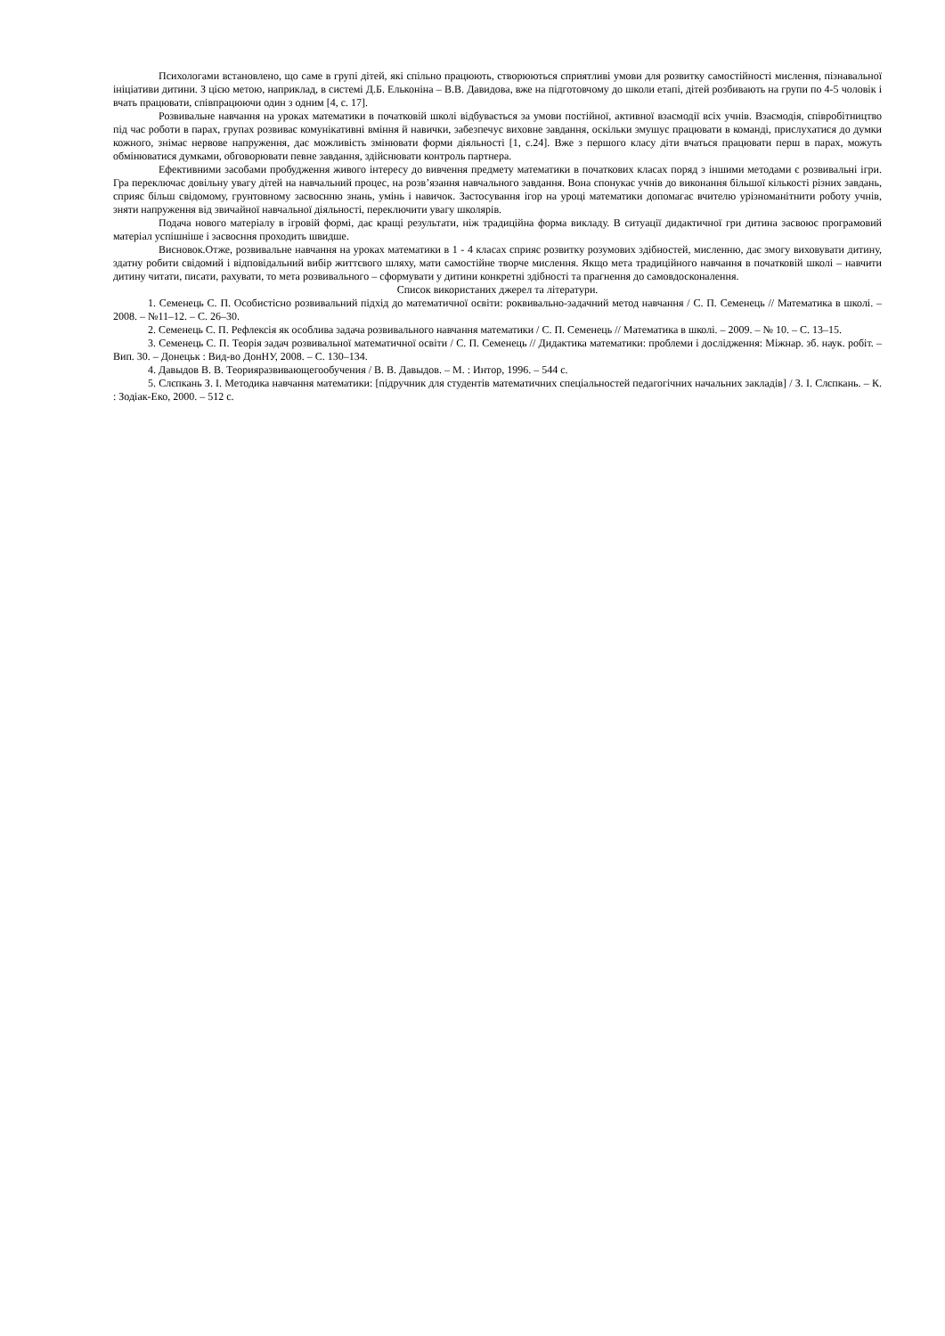Психологами встановлено, що саме в групі дітей, які спільно працюють, створюються сприятливі умови для розвитку самостійності мислення, пізнавальної ініціативи дитини. З цією метою, наприклад, в системі Д.Б. Ельконіна – В.В. Давидова, вже на підготовчому до школи етапі, дітей розбивають на групи по 4-5 чоловік і вчать працювати, співпрацюючи один з одним [4, с. 17].
Розвивальне навчання на уроках математики в початковій школі відбувається за умови постійної, активної взаємодії всіх учнів. Взаємодія, співробітництво під час роботи в парах, групах розвиває комунікативні вміння й навички, забезпечує виховне завдання, оскільки змушує працювати в команді, прислухатися до думки кожного, знімає нервове напруження, дає можливість змінювати форми діяльності [1, с.24]. Вже з першого класу діти вчаться працювати перш в парах, можуть обмінюватися думками, обговорювати певне завдання, здійснювати контроль партнера.
Ефективними засобами пробудження живого інтересу до вивчення предмету математики в початкових класах поряд з іншими методами є розвивальні ігри. Гра переключає довільну увагу дітей на навчальний процес, на розв’язання навчального завдання. Вона спонукає учнів до виконання більшої кількості різних завдань, сприяє більш свідомому, грунтовному засвоєнню знань, умінь і навичок. Застосування ігор на уроці математики допомагає вчителю урізноманітнити роботу учнів, зняти напруження від звичайної навчальної діяльності, переключити увагу школярів.
Подача нового матеріалу в ігровій формі, дає кращі результати, ніж традиційна форма викладу. В ситуації дидактичної гри дитина засвоює програмовий матеріал успішніше і засвоєння проходить швидше.
Висновок.Отже, розвивальне навчання на уроках математики в 1 - 4 класах сприяє розвитку розумових здібностей, мисленню, дає змогу виховувати дитину, здатну робити свідомий і відповідальний вибір життєвого шляху, мати самостійне творче мислення. Якщо мета традиційного навчання в початковій школі – навчити дитину читати, писати, рахувати, то мета розвивального – сформувати у дитини конкретні здібності та прагнення до самовдосконалення.
Список використаних джерел та літератури.
1. Семенець С. П. Особистісно розвивальний підхід до математичної освіти: роквивально-задачний метод навчання / С. П. Семенець // Математика в школі. – 2008. – №11–12. – С. 26–30.
2. Семенець С. П. Рефлексія як особлива задача розвивального навчання математики / С. П. Семенець // Математика в школі. – 2009. – № 10. – С. 13–15.
3. Семенець С. П. Теорія задач розвивальної математичної освіти / С. П. Семенець // Дидактика математики: проблеми і дослідження: Міжнар. зб. наук. робіт. – Вип. 30. – Донецьк : Вид-во ДонНУ, 2008. – С. 130–134.
4. Давыдов В. В. Теорияразвивающегообучения / В. В. Давыдов. – М. : Интор, 1996. – 544 с.
5. Слєпкань З. І. Методика навчання математики: [підручник для студентів математичних спеціальностей педагогічних начальних закладів] / З. І. Слєпкань. – К. : Зодіак-Еко, 2000. – 512 с.